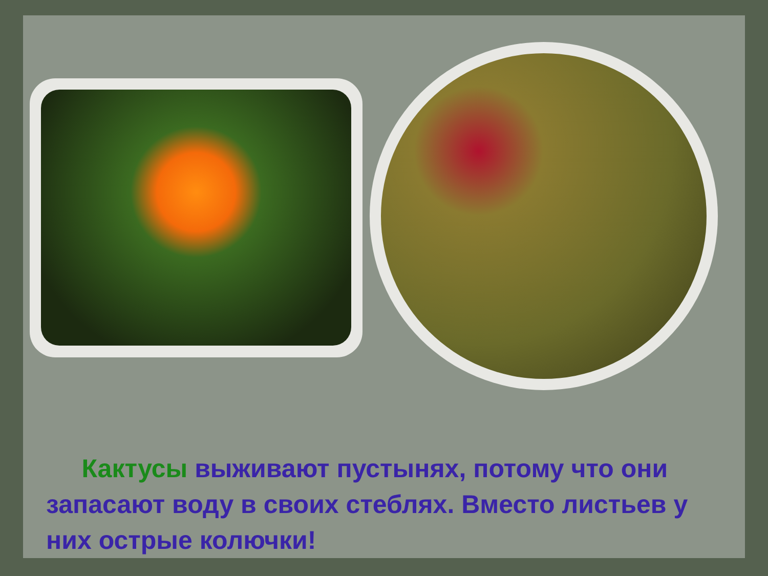Кактусы выживают пустынях, потому что они запасают воду в своих стеблях. Вместо листьев у них острые колючки!